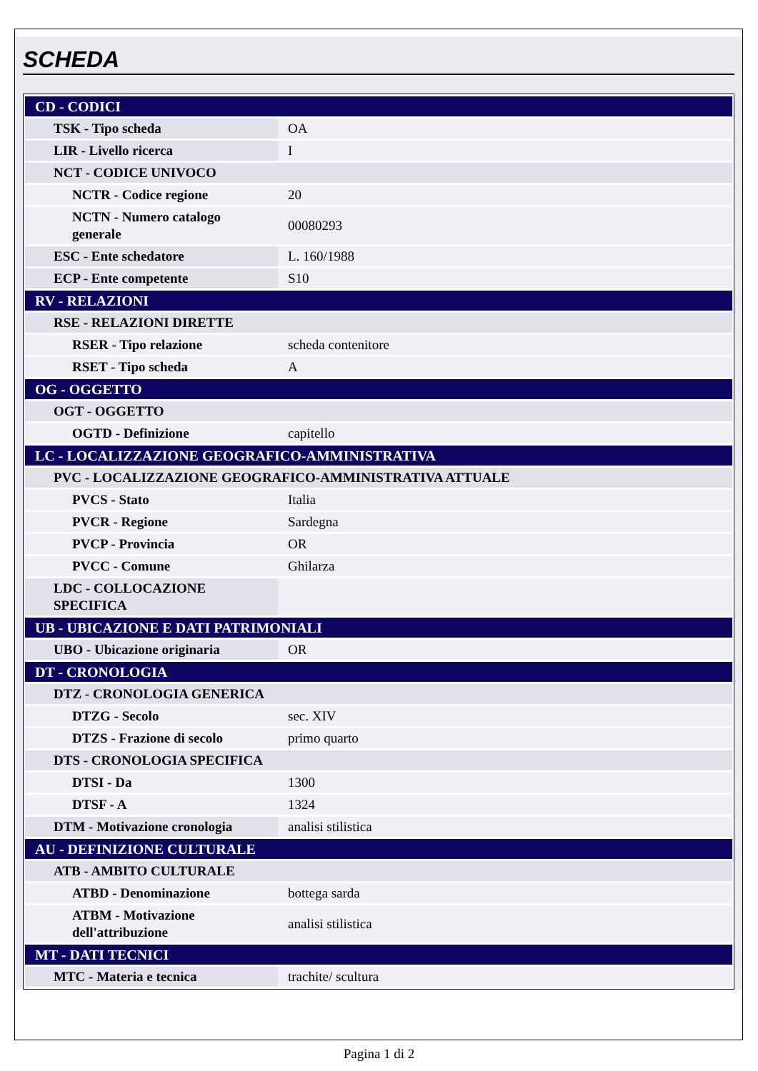SCHEDA
| CD - CODICI | |
| TSK - Tipo scheda | OA |
| LIR - Livello ricerca | I |
| NCT - CODICE UNIVOCO | |
| NCTR - Codice regione | 20 |
| NCTN - Numero catalogo generale | 00080293 |
| ESC - Ente schedatore | L. 160/1988 |
| ECP - Ente competente | S10 |
| RV - RELAZIONI | |
| RSE - RELAZIONI DIRETTE | |
| RSER - Tipo relazione | scheda contenitore |
| RSET - Tipo scheda | A |
| OG - OGGETTO | |
| OGT - OGGETTO | |
| OGTD - Definizione | capitello |
| LC - LOCALIZZAZIONE GEOGRAFICO-AMMINISTRATIVA | |
| PVC - LOCALIZZAZIONE GEOGRAFICO-AMMINISTRATIVA ATTUALE | |
| PVCS - Stato | Italia |
| PVCR - Regione | Sardegna |
| PVCP - Provincia | OR |
| PVCC - Comune | Ghilarza |
| LDC - COLLOCAZIONE SPECIFICA | |
| UB - UBICAZIONE E DATI PATRIMONIALI | |
| UBO - Ubicazione originaria | OR |
| DT - CRONOLOGIA | |
| DTZ - CRONOLOGIA GENERICA | |
| DTZG - Secolo | sec. XIV |
| DTZS - Frazione di secolo | primo quarto |
| DTS - CRONOLOGIA SPECIFICA | |
| DTSI - Da | 1300 |
| DTSF - A | 1324 |
| DTM - Motivazione cronologia | analisi stilistica |
| AU - DEFINIZIONE CULTURALE | |
| ATB - AMBITO CULTURALE | |
| ATBD - Denominazione | bottega sarda |
| ATBM - Motivazione dell'attribuzione | analisi stilistica |
| MT - DATI TECNICI | |
| MTC - Materia e tecnica | trachite/ scultura |
Pagina 1 di 2